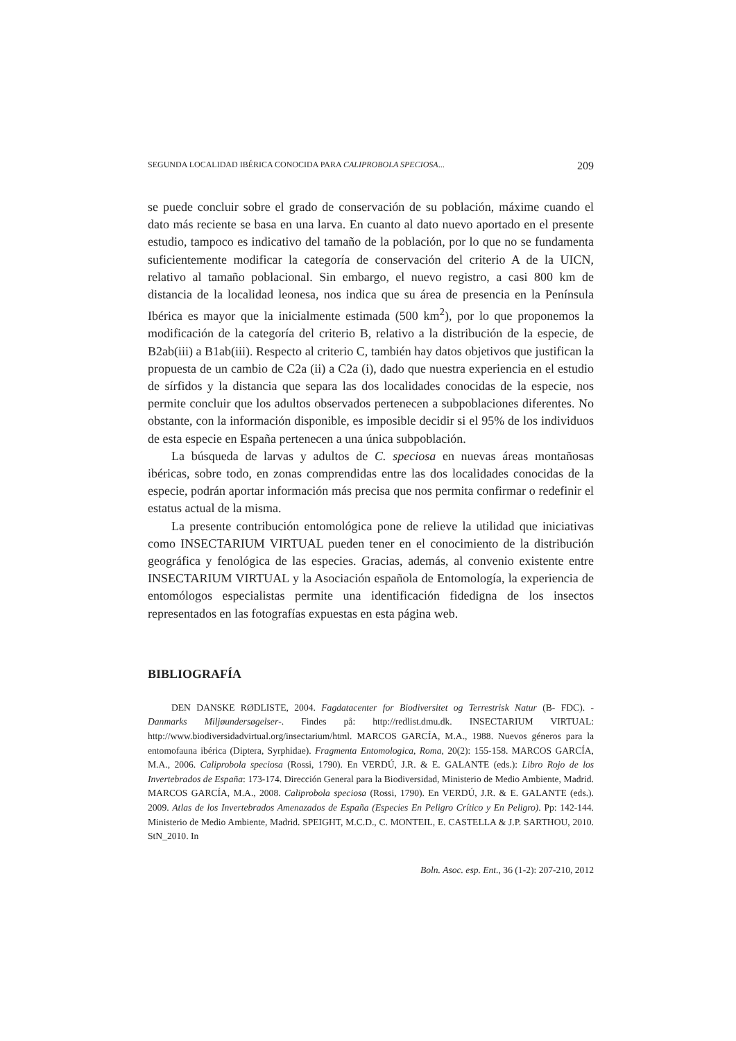SEGUNDA LOCALIDAD IBÉRICA CONOCIDA PARA CALIPROBOLA SPECIOSA... 209
se puede concluir sobre el grado de conservación de su población, máxime cuando el dato más reciente se basa en una larva. En cuanto al dato nuevo aportado en el presente estudio, tampoco es indicativo del tamaño de la población, por lo que no se fundamenta suficientemente modificar la categoría de conservación del criterio A de la UICN, relativo al tamaño poblacional. Sin embargo, el nuevo registro, a casi 800 km de distancia de la localidad leonesa, nos indica que su área de presencia en la Península Ibérica es mayor que la inicialmente estimada (500 km<sup>2</sup>), por lo que proponemos la modificación de la categoría del criterio B, relativo a la distribución de la especie, de B2ab(iii) a B1ab(iii). Respecto al criterio C, también hay datos objetivos que justifican la propuesta de un cambio de C2a (ii) a C2a (i), dado que nuestra experiencia en el estudio de sírfidos y la distancia que separa las dos localidades conocidas de la especie, nos permite concluir que los adultos observados pertenecen a subpoblaciones diferentes. No obstante, con la información disponible, es imposible decidir si el 95% de los individuos de esta especie en España pertenecen a una única subpoblación.
La búsqueda de larvas y adultos de C. speciosa en nuevas áreas montañosas ibéricas, sobre todo, en zonas comprendidas entre las dos localidades conocidas de la especie, podrán aportar información más precisa que nos permita confirmar o redefinir el estatus actual de la misma.
La presente contribución entomológica pone de relieve la utilidad que iniciativas como INSECTARIUM VIRTUAL pueden tener en el conocimiento de la distribución geográfica y fenológica de las especies. Gracias, además, al convenio existente entre INSECTARIUM VIRTUAL y la Asociación española de Entomología, la experiencia de entomólogos especialistas permite una identificación fidedigna de los insectos representados en las fotografías expuestas en esta página web.
BIBLIOGRAFÍA
DEN DANSKE RØDLISTE, 2004. Fagdatacenter for Biodiversitet og Terrestrisk Natur (B- FDC). - Danmarks Miljøundersøgelser-. Findes på: http://redlist.dmu.dk. INSECTARIUM VIRTUAL: http://www.biodiversidadvirtual.org/insectarium/html. MARCOS GARCÍA, M.A., 1988. Nuevos géneros para la entomofauna ibérica (Diptera, Syrphidae). Fragmenta Entomologica, Roma, 20(2): 155-158. MARCOS GARCÍA, M.A., 2006. Caliprobola speciosa (Rossi, 1790). En VERDÚ, J.R. & E. GALANTE (eds.): Libro Rojo de los Invertebrados de España: 173-174. Dirección General para la Biodiversidad, Ministerio de Medio Ambiente, Madrid. MARCOS GARCÍA, M.A., 2008. Caliprobola speciosa (Rossi, 1790). En VERDÚ, J.R. & E. GALANTE (eds.). 2009. Atlas de los Invertebrados Amenazados de España (Especies En Peligro Crítico y En Peligro). Pp: 142-144. Ministerio de Medio Ambiente, Madrid. SPEIGHT, M.C.D., C. MONTEIL, E. CASTELLA & J.P. SARTHOU, 2010. StN_2010. In
Boln. Asoc. esp. Ent., 36 (1-2): 207-210, 2012